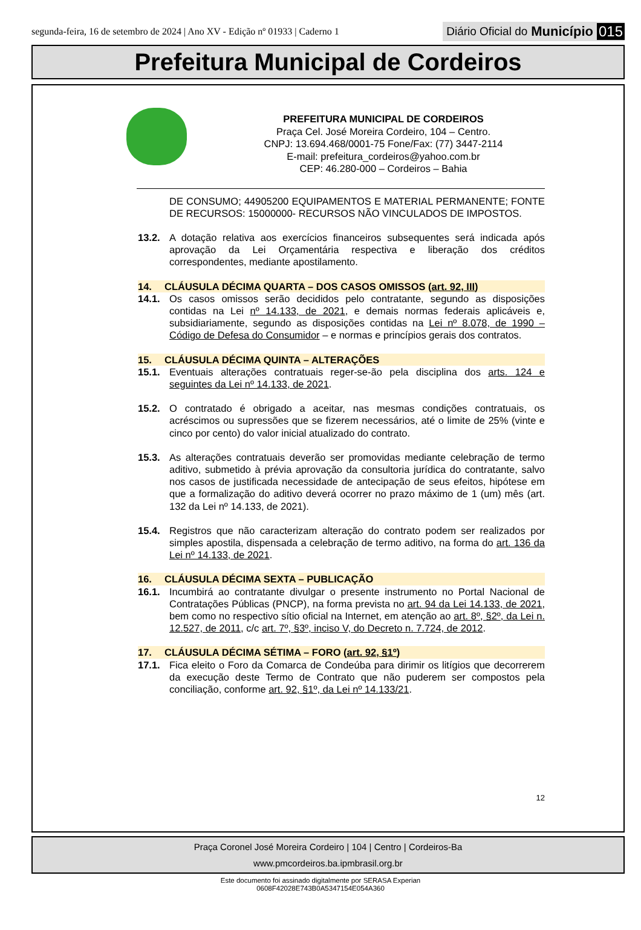segunda-feira, 16 de setembro de 2024 | Ano XV - Edição nº 01933 | Caderno 1
Diário Oficial do Município 015
Prefeitura Municipal de Cordeiros
PREFEITURA MUNICIPAL DE CORDEIROS
Praça Cel. José Moreira Cordeiro, 104 – Centro.
CNPJ: 13.694.468/0001-75 Fone/Fax: (77) 3447-2114
E-mail: prefeitura_cordeiros@yahoo.com.br
CEP: 46.280-000 – Cordeiros – Bahia
DE CONSUMO; 44905200 EQUIPAMENTOS E MATERIAL PERMANENTE; FONTE DE RECURSOS: 15000000- RECURSOS NÃO VINCULADOS DE IMPOSTOS.
13.2. A dotação relativa aos exercícios financeiros subsequentes será indicada após aprovação da Lei Orçamentária respectiva e liberação dos créditos correspondentes, mediante apostilamento.
14. CLÁUSULA DÉCIMA QUARTA – DOS CASOS OMISSOS (art. 92, III)
14.1. Os casos omissos serão decididos pelo contratante, segundo as disposições contidas na Lei nº 14.133, de 2021, e demais normas federais aplicáveis e, subsidiariamente, segundo as disposições contidas na Lei nº 8.078, de 1990 – Código de Defesa do Consumidor – e normas e princípios gerais dos contratos.
15. CLÁUSULA DÉCIMA QUINTA – ALTERAÇÕES
15.1. Eventuais alterações contratuais reger-se-ão pela disciplina dos arts. 124 e seguintes da Lei nº 14.133, de 2021.
15.2. O contratado é obrigado a aceitar, nas mesmas condições contratuais, os acréscimos ou supressões que se fizerem necessários, até o limite de 25% (vinte e cinco por cento) do valor inicial atualizado do contrato.
15.3. As alterações contratuais deverão ser promovidas mediante celebração de termo aditivo, submetido à prévia aprovação da consultoria jurídica do contratante, salvo nos casos de justificada necessidade de antecipação de seus efeitos, hipótese em que a formalização do aditivo deverá ocorrer no prazo máximo de 1 (um) mês (art. 132 da Lei nº 14.133, de 2021).
15.4. Registros que não caracterizam alteração do contrato podem ser realizados por simples apostila, dispensada a celebração de termo aditivo, na forma do art. 136 da Lei nº 14.133, de 2021.
16. CLÁUSULA DÉCIMA SEXTA – PUBLICAÇÃO
16.1. Incumbirá ao contratante divulgar o presente instrumento no Portal Nacional de Contratações Públicas (PNCP), na forma prevista no art. 94 da Lei 14.133, de 2021, bem como no respectivo sítio oficial na Internet, em atenção ao art. 8º, §2º, da Lei n. 12.527, de 2011, c/c art. 7º, §3º, inciso V, do Decreto n. 7.724, de 2012.
17. CLÁUSULA DÉCIMA SÉTIMA – FORO (art. 92, §1º)
17.1. Fica eleito o Foro da Comarca de Condeúba para dirimir os litígios que decorrerem da execução deste Termo de Contrato que não puderem ser compostos pela conciliação, conforme art. 92, §1º, da Lei nº 14.133/21.
12
Praça Coronel José Moreira Cordeiro | 104 | Centro | Cordeiros-Ba
www.pmcordeiros.ba.ipmbrasil.org.br
Este documento foi assinado digitalmente por SERASA Experian
0608F42028E743B0A5347154E054A360